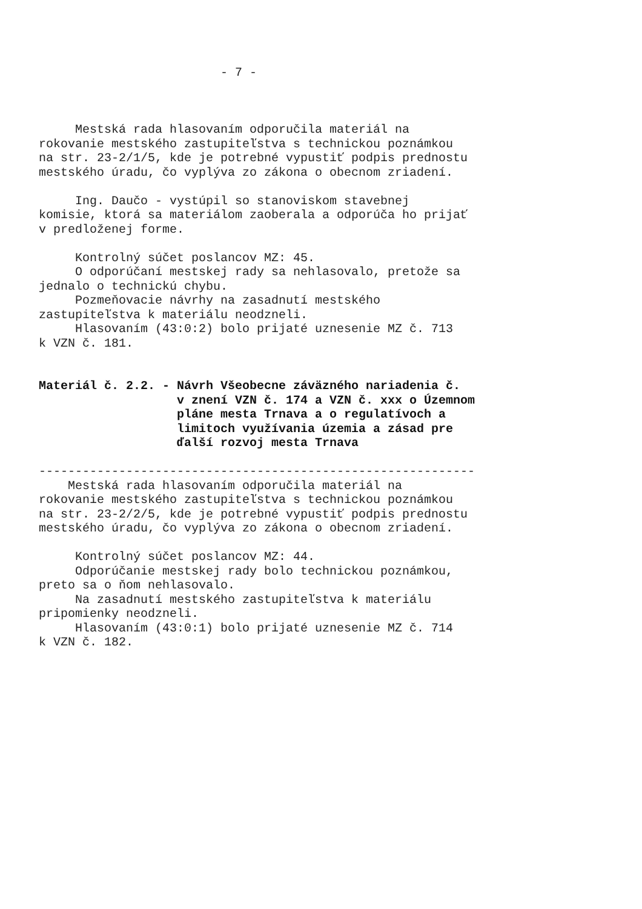- 7 -
Mestská rada hlasovaním odporučila materiál na rokovanie mestského zastupiteľstva s technickou poznámkou na str. 23-2/1/5, kde je potrebné vypustiť podpis prednostu mestského úradu, čo vyplýva zo zákona o obecnom zriadení. Ing. Daučo - vystúpil so stanoviskom stavebnej komisie, ktorá sa materiálom zaoberala a odporúča ho prijať v predloženej forme. Kontrolný súčet poslancov MZ: 45. O odporúčaní mestskej rady sa nehlasovalo, pretože sa jednalo o technickú chybu. Pozmeňovacie návrhy na zasadnutí mestského zastupiteľstva k materiálu neodzneli. Hlasovaním (43:0:2) bolo prijaté uznesenie MZ č. 713 k VZN č. 181.
Materiál č. 2.2. - Návrh Všeobecne záväzného nariadenia č. v znení VZN č. 174 a VZN č. xxx o Územnom pláne mesta Trnava a o regulatívoch a limitoch využívania územia a zásad pre ďalší rozvoj mesta Trnava
------------------------------------------------------------ Mestská rada hlasovaním odporučila materiál na rokovanie mestského zastupiteľstva s technickou poznámkou na str. 23-2/2/5, kde je potrebné vypustiť podpis prednostu mestského úradu, čo vyplýva zo zákona o obecnom zriadení. Kontrolný súčet poslancov MZ: 44. Odporúčanie mestskej rady bolo technickou poznámkou, preto sa o ňom nehlasovalo. Na zasadnutí mestského zastupiteľstva k materiálu pripomienky neodzneli. Hlasovaním (43:0:1) bolo prijaté uznesenie MZ č. 714 k VZN č. 182.